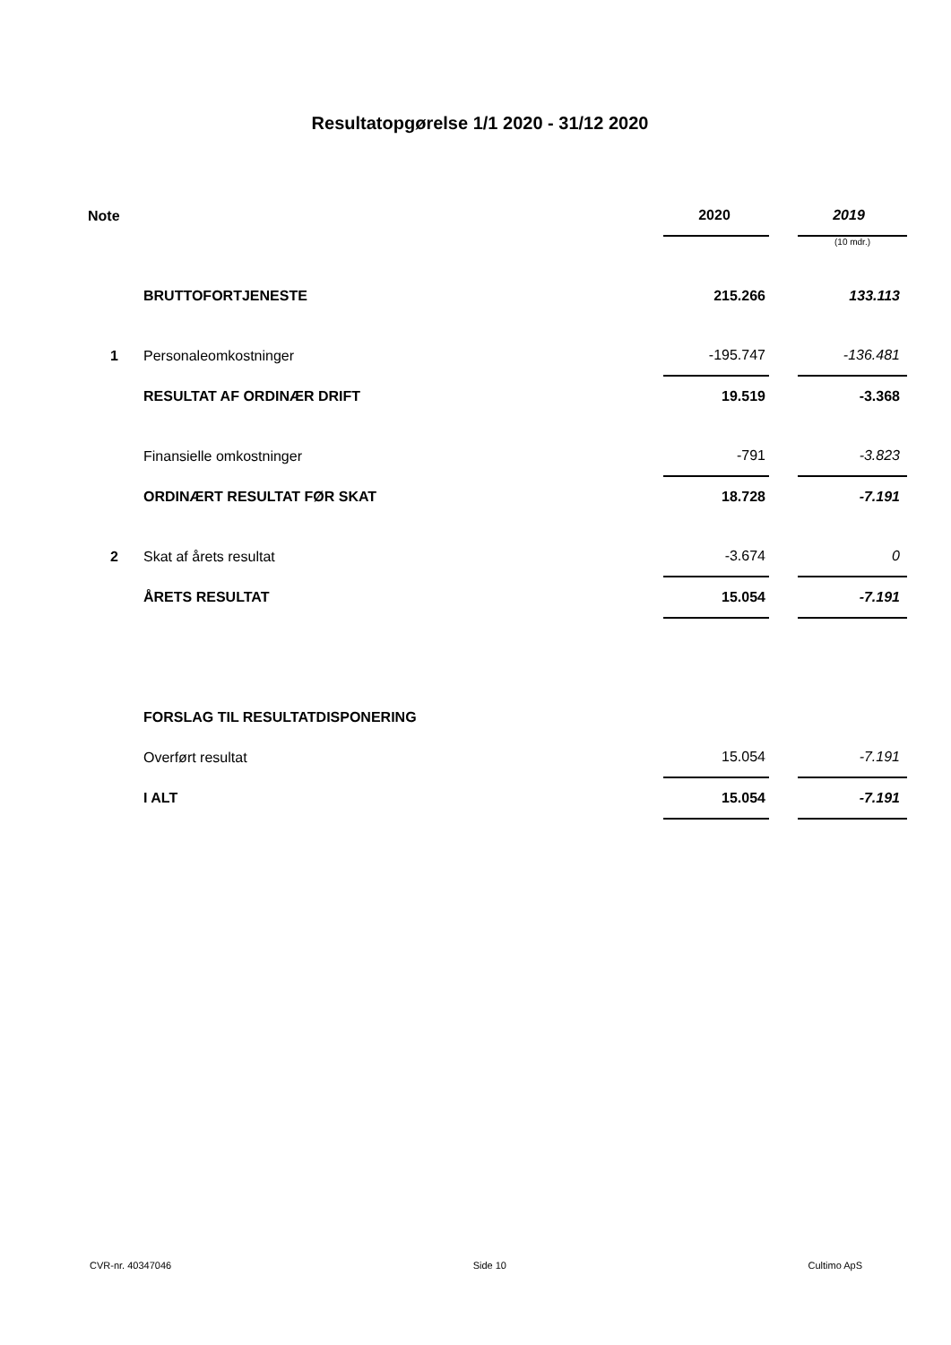Resultatopgørelse 1/1 2020 - 31/12 2020
| Note | | 2020 | | 2019 |
| | | | | (10 mdr.) |
| | BRUTTOFORTJENESTE | 215.266 | | 133.113 |
| 1 | Personaleomkostninger | -195.747 | | -136.481 |
| | RESULTAT AF ORDINÆR DRIFT | 19.519 | | -3.368 |
| | Finansielle omkostninger | -791 | | -3.823 |
| | ORDINÆRT RESULTAT FØR SKAT | 18.728 | | -7.191 |
| 2 | Skat af årets resultat | -3.674 | | 0 |
| | ÅRETS RESULTAT | 15.054 | | -7.191 |
| | FORSLAG TIL RESULTATDISPONERING | | | |
| | Overført resultat | 15.054 | | -7.191 |
| | I ALT | 15.054 | | -7.191 |
CVR-nr. 40347046 Side 10 Cultimo ApS